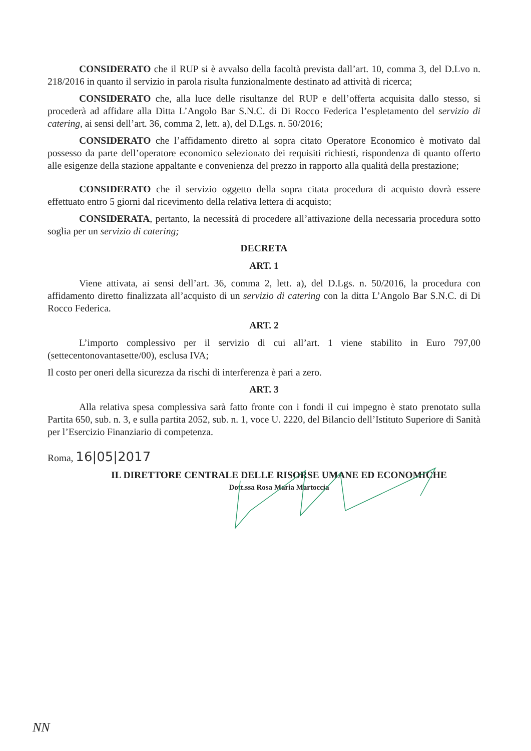CONSIDERATO che il RUP si è avvalso della facoltà prevista dall’art. 10, comma 3, del D.Lvo n. 218/2016 in quanto il servizio in parola risulta funzionalmente destinato ad attività di ricerca;
CONSIDERATO che, alla luce delle risultanze del RUP e dell’offerta acquisita dallo stesso, si procederà ad affidare alla Ditta L’Angolo Bar S.N.C. di Di Rocco Federica l’espletamento del servizio di catering, ai sensi dell’art. 36, comma 2, lett. a), del D.Lgs. n. 50/2016;
CONSIDERATO che l’affidamento diretto al sopra citato Operatore Economico è motivato dal possesso da parte dell’operatore economico selezionato dei requisiti richiesti, rispondenza di quanto offerto alle esigenze della stazione appaltante e convenienza del prezzo in rapporto alla qualità della prestazione;
CONSIDERATO che il servizio oggetto della sopra citata procedura di acquisto dovrà essere effettuato entro 5 giorni dal ricevimento della relativa lettera di acquisto;
CONSIDERATA, pertanto, la necessità di procedere all’attivazione della necessaria procedura sotto soglia per un servizio di catering;
DECRETA
ART. 1
Viene attivata, ai sensi dell’art. 36, comma 2, lett. a), del D.Lgs. n. 50/2016, la procedura con affidamento diretto finalizzata all’acquisto di un servizio di catering con la ditta L’Angolo Bar S.N.C. di Di Rocco Federica.
ART. 2
L’importo complessivo per il servizio di cui all’art. 1 viene stabilito in Euro 797,00 (settecentonovantasette/00), esclusa IVA;
Il costo per oneri della sicurezza da rischi di interferenza è pari a zero.
ART. 3
Alla relativa spesa complessiva sarà fatto fronte con i fondi il cui impegno è stato prenotato sulla Partita 650, sub. n. 3, e sulla partita 2052, sub. n. 1, voce U. 2220, del Bilancio dell’Istituto Superiore di Sanità per l’Esercizio Finanziario di competenza.
Roma, 16|05|2017
IL DIRETTORE CENTRALE DELLE RISORSE UMANE ED ECONOMICHE
Dott.ssa Rosa Maria Martoccia
NN